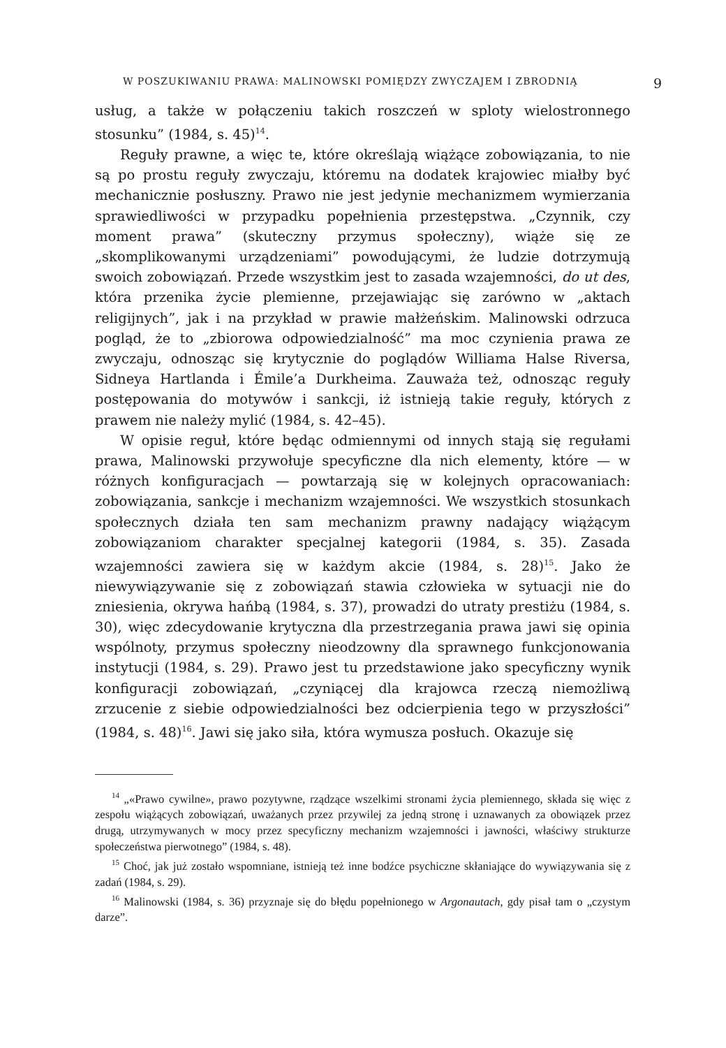W POSZUKIWANIU PRAWA: MALINOWSKI POMIĘDZY ZWYCZAJEM I ZBRODNIĄ 9
usług, a także w połączeniu takich roszczeń w sploty wielostronnego stosunku” (1984, s. 45)<sup>14</sup>.
Reguły prawne, a więc te, które określają wiążące zobowiązania, to nie są po prostu reguły zwyczaju, któremu na dodatek krajowiec miałby być mechanicznie posłuszny. Prawo nie jest jedynie mechanizmem wymierzania sprawiedliwości w przypadku popełnienia przestępstwa. „Czynnik, czy moment prawa” (skuteczny przymus społeczny), wiąże się ze „skomplikowanymi urządzeniami” powodującymi, że ludzie dotrzymują swoich zobowiązań. Przede wszystkim jest to zasada wzajemności, do ut des, która przenika życie plemienne, przejawiając się zarówno w „aktach religijnych”, jak i na przykład w prawie małżeńskim. Malinowski odrzuca pogląd, że to „zbiorowa odpowiedzialność” ma moc czynienia prawa ze zwyczaju, odnosząc się krytycznie do poglądów Williama Halse Riversa, Sidneya Hartlanda i Émile’a Durkheima. Zauważa też, odnosząc reguły postępowania do motywów i sankcji, iż istnieją takie reguły, których z prawem nie należy mylić (1984, s. 42–45).
W opisie reguł, które będąc odmiennymi od innych stają się regułami prawa, Malinowski przywołuje specyficzne dla nich elementy, które — w różnych konfiguracjach — powtarzają się w kolejnych opracowaniach: zobowiązania, sankcje i mechanizm wzajemności. We wszystkich stosunkach społecznych działa ten sam mechanizm prawny nadający wiążącym zobowiązaniom charakter specjalnej kategorii (1984, s. 35). Zasada wzajemności zawiera się w każdym akcie (1984, s. 28)<sup>15</sup>. Jako że niewywiązywanie się z zobowiązań stawia człowieka w sytuacji nie do zniesienia, okrywa hańbą (1984, s. 37), prowadzi do utraty prestiżu (1984, s. 30), więc zdecydowanie krytyczna dla przestrzegania prawa jawi się opinia wspólnoty, przymus społeczny nieodzowny dla sprawnego funkcjonowania instytucji (1984, s. 29). Prawo jest tu przedstawione jako specyficzny wynik konfiguracji zobowiązań, „czyniącej dla krajowca rzeczą niemożliwą zrzucenie z siebie odpowiedzialności bez odcierpienia tego w przyszłości” (1984, s. 48)<sup>16</sup>. Jawi się jako siła, która wymusza posłuch. Okazuje się
<sup>14</sup> „«Prawo cywilne», prawo pozytywne, rządzące wszelkimi stronami życia plemiennego, składa się więc z zespołu wiążących zobowiązań, uważanych przez przywilej za jedną stronę i uznawanych za obowiązek przez drugą, utrzymywanych w mocy przez specyficzny mechanizm wzajemności i jawności, właściwy strukturze społeczeństwa pierwotnego” (1984, s. 48).
<sup>15</sup> Choć, jak już zostało wspomniane, istnieją też inne bodźce psychiczne skłaniające do wywiązywania się z zadań (1984, s. 29).
<sup>16</sup> Malinowski (1984, s. 36) przyznaje się do błędu popełnionego w Argonautach, gdy pisał tam o „czystym darze”.